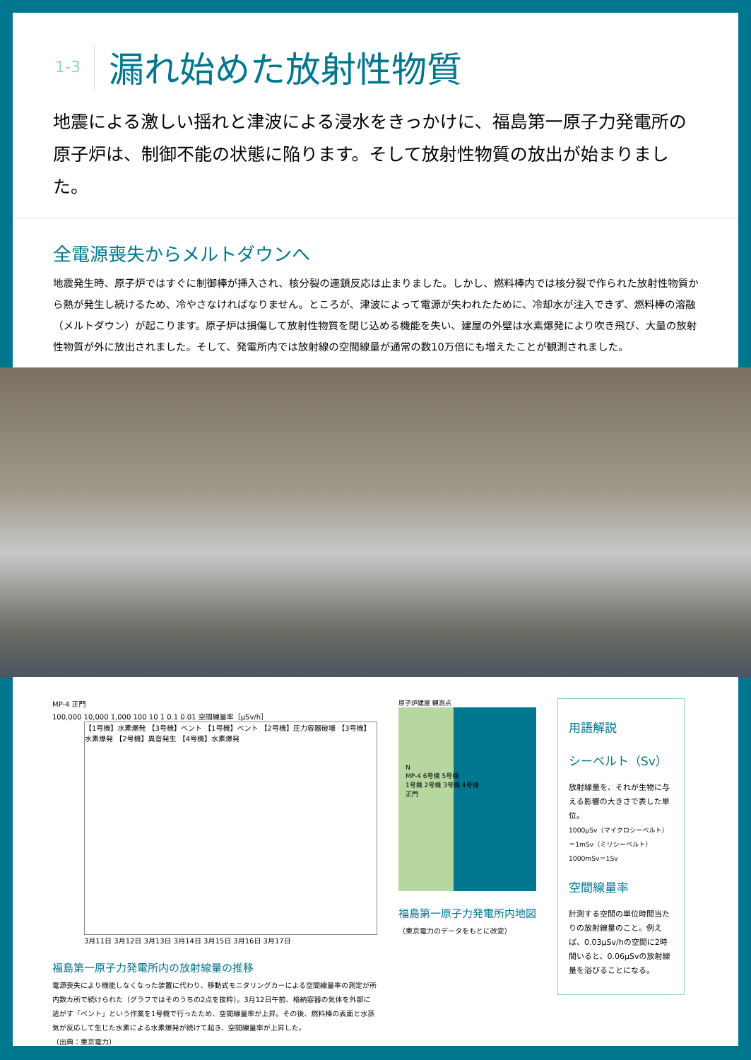1-3
漏れ始めた放射性物質
地震による激しい揺れと津波による浸水をきっかけに、福島第一原子力発電所の原子炉は、制御不能の状態に陥ります。そして放射性物質の放出が始まりました。
全電源喪失からメルトダウンへ
地震発生時、原子炉ではすぐに制御棒が挿入され、核分裂の連鎖反応は止まりました。しかし、燃料棒内では核分裂で作られた放射性物質から熱が発生し続けるため、冷やさなければなりません。ところが、津波によって電源が失われたために、冷却水が注入できず、燃料棒の溶融（メルトダウン）が起こります。原子炉は損傷して放射性物質を閉じ込める機能を失い、建屋の外壁は水素爆発により吹き飛び、大量の放射性物質が外に放出されました。そして、発電所内では放射線の空間線量が通常の数10万倍にも増えたことが観測されました。
MP-4 正門
100,000 10,000 1,000 100 10 1 0.1 0.01 空間線量率［μSv/h］
【1号機】水素爆発 【3号機】ベント 【1号機】ベント 【2号機】圧力容器破壊 【3号機】水素爆発 【2号機】異音発生 【4号機】水素爆発
3月11日 3月12日 3月13日 3月14日 3月15日 3月16日 3月17日
福島第一原子力発電所内の放射線量の推移
電源喪失により機能しなくなった装置に代わり、移動式モニタリングカーによる空間線量率の測定が所内数カ所で続けられた（グラフではそのうちの2点を抜粋）。3月12日午前、格納容器の気体を外部に逃がす「ベント」という作業を1号機で行ったため、空間線量率が上昇。その後、燃料棒の表面と水蒸気が反応して生じた水素による水素爆発が続けて起き、空間線量率が上昇した。
（出典：東京電力）
原子炉建屋 観測点
N
MP-4 6号機 5号機
1号機 2号機 3号機 4号機
正門
福島第一原子力発電所内地図
（東京電力のデータをもとに改変）
用語解説
シーベルト（Sv）
放射線量を、それが生物に与える影響の大きさで表した単位。
1000μSv（マイクロシーベルト）＝1mSv（ミリシーベルト）
1000mSv＝1Sv
空間線量率
計測する空間の単位時間当たりの放射線量のこと。例えば、0.03μSv/hの空間に2時間いると、0.06μSvの放射線量を浴びることになる。